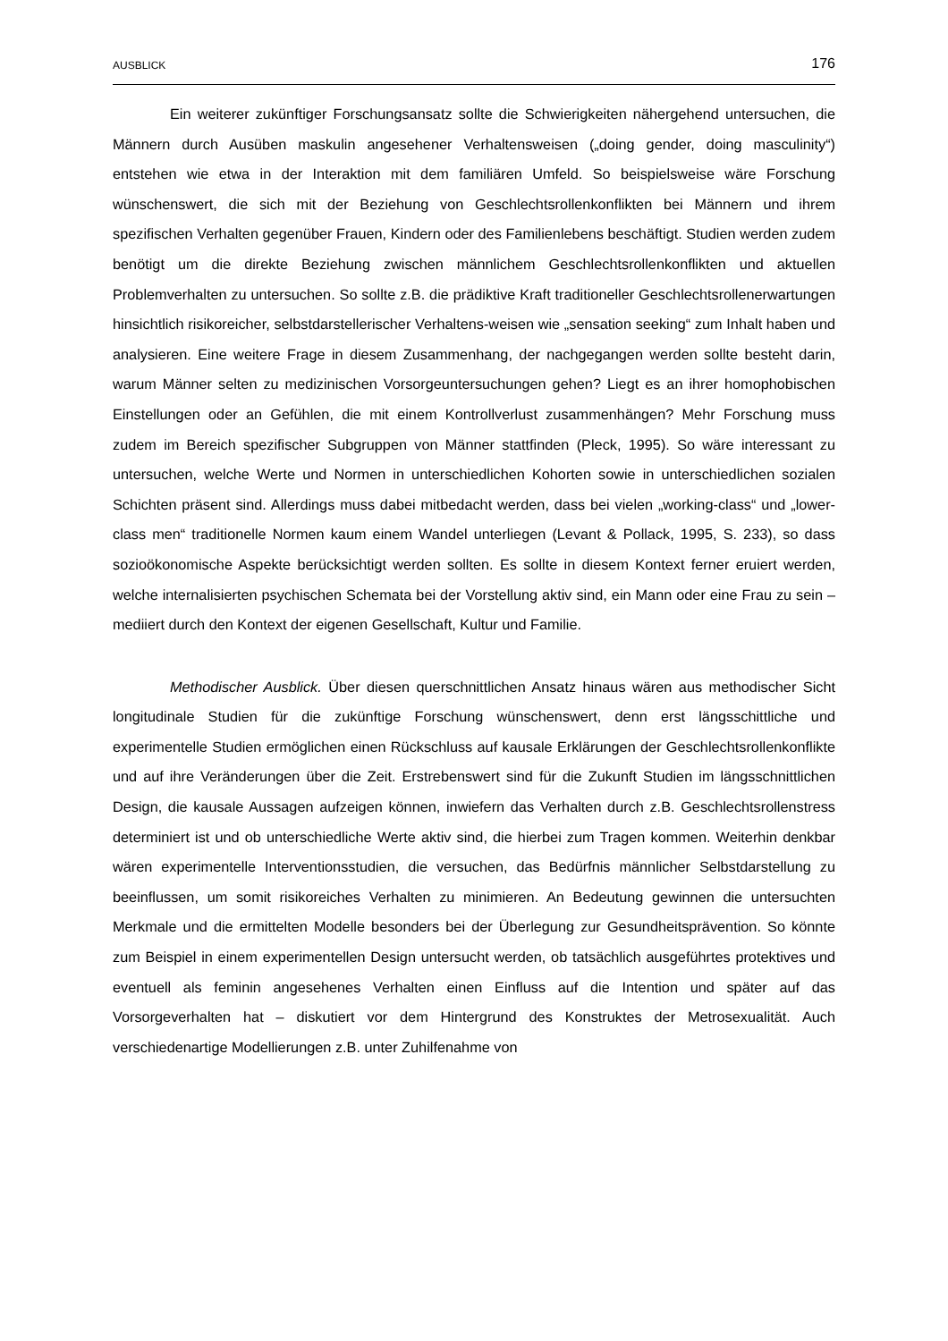AUSBLICK 176
Ein weiterer zukünftiger Forschungsansatz sollte die Schwierigkeiten nähergehend untersuchen, die Männern durch Ausüben maskulin angesehener Verhaltensweisen („doing gender, doing masculinity“) entstehen wie etwa in der Interaktion mit dem familiären Umfeld. So beispielsweise wäre Forschung wünschenswert, die sich mit der Beziehung von Geschlechtsrollenkonflikten bei Männern und ihrem spezifischen Verhalten gegenüber Frauen, Kindern oder des Familienlebens beschäftigt. Studien werden zudem benötigt um die direkte Beziehung zwischen männlichem Geschlechtsrollenkonflikten und aktuellen Problemverhalten zu untersuchen. So sollte z.B. die prädiktive Kraft traditioneller Geschlechtsrollenerwartungen hinsichtlich risikoreicher, selbstdarstellerischer Verhaltens-weisen wie „sensation seeking“ zum Inhalt haben und analysieren. Eine weitere Frage in diesem Zusammenhang, der nachgegangen werden sollte besteht darin, warum Männer selten zu medizinischen Vorsorgeuntersuchungen gehen? Liegt es an ihrer homophobischen Einstellungen oder an Gefühlen, die mit einem Kontrollverlust zusammenhängen? Mehr Forschung muss zudem im Bereich spezifischer Subgruppen von Männer stattfinden (Pleck, 1995). So wäre interessant zu untersuchen, welche Werte und Normen in unterschiedlichen Kohorten sowie in unterschiedlichen sozialen Schichten präsent sind. Allerdings muss dabei mitbedacht werden, dass bei vielen „working-class“ und „lower-class men“ traditionelle Normen kaum einem Wandel unterliegen (Levant & Pollack, 1995, S. 233), so dass sozioökonomische Aspekte berücksichtigt werden sollten. Es sollte in diesem Kontext ferner eruiert werden, welche internalisierten psychischen Schemata bei der Vorstellung aktiv sind, ein Mann oder eine Frau zu sein – mediiert durch den Kontext der eigenen Gesellschaft, Kultur und Familie.
Methodischer Ausblick. Über diesen querschnittlichen Ansatz hinaus wären aus methodischer Sicht longitudinale Studien für die zukünftige Forschung wünschenswert, denn erst längsschittliche und experimentelle Studien ermöglichen einen Rückschluss auf kausale Erklärungen der Geschlechtsrollenkonflikte und auf ihre Veränderungen über die Zeit. Erstrebenswert sind für die Zukunft Studien im längsschnittlichen Design, die kausale Aussagen aufzeigen können, inwiefern das Verhalten durch z.B. Geschlechtsrollenstress determiniert ist und ob unterschiedliche Werte aktiv sind, die hierbei zum Tragen kommen. Weiterhin denkbar wären experimentelle Interventionsstudien, die versuchen, das Bedürfnis männlicher Selbstdarstellung zu beeinflussen, um somit risikoreiches Verhalten zu minimieren. An Bedeutung gewinnen die untersuchten Merkmale und die ermittelten Modelle besonders bei der Überlegung zur Gesundheitsprävention. So könnte zum Beispiel in einem experimentellen Design untersucht werden, ob tatsächlich ausgeführtes protektives und eventuell als feminin angesehenes Verhalten einen Einfluss auf die Intention und später auf das Vorsorgeverhalten hat – diskutiert vor dem Hintergrund des Konstruktes der Metrosexualität. Auch verschiedenartige Modellierungen z.B. unter Zuhilfenahme von